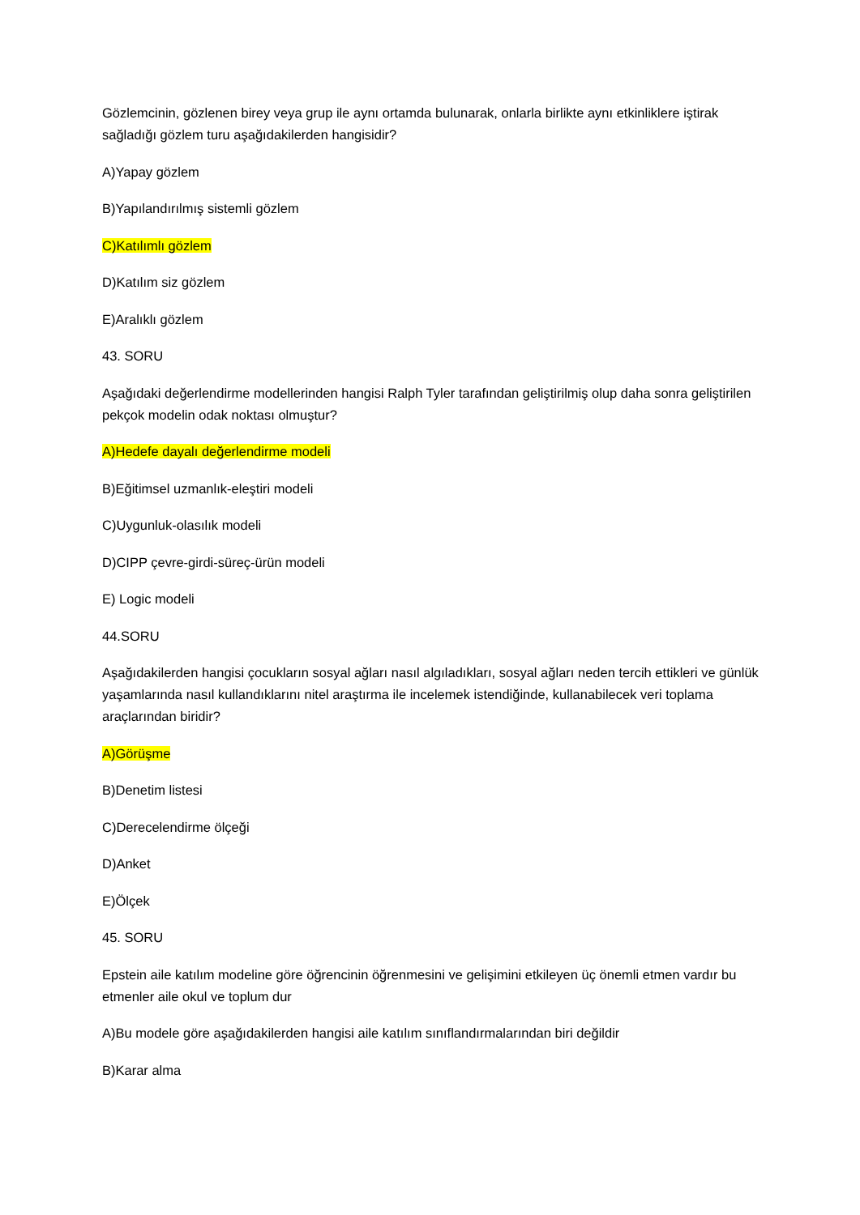Gözlemcinin, gözlenen birey veya grup ile aynı ortamda bulunarak, onlarla birlikte aynı etkinliklere iştirak sağladığı gözlem turu aşağıdakilerden hangisidir?
A)Yapay gözlem
B)Yapılandırılmış sistemli gözlem
C)Katılımlı gözlem
D)Katılım siz gözlem
E)Aralıklı gözlem
43. SORU
Aşağıdaki değerlendirme modellerinden hangisi Ralph Tyler tarafından geliştirilmiş olup daha sonra geliştirilen pekçok modelin odak noktası olmuştur?
A)Hedefe dayalı değerlendirme modeli
B)Eğitimsel uzmanlık-eleştiri modeli
C)Uygunluk-olasılık modeli
D)CIPP çevre-girdi-süreç-ürün modeli
E) Logic modeli
44.SORU
Aşağıdakilerden hangisi çocukların sosyal ağları nasıl algıladıkları, sosyal ağları neden tercih ettikleri ve günlük yaşamlarında nasıl kullandıklarını nitel araştırma ile incelemek istendiğinde, kullanabilecek veri toplama araçlarından biridir?
A)Görüşme
B)Denetim listesi
C)Derecelendirme ölçeği
D)Anket
E)Ölçek
45. SORU
Epstein aile katılım modeline göre öğrencinin öğrenmesini ve gelişimini etkileyen üç önemli etmen vardır bu etmenler aile okul ve toplum dur
A)Bu modele göre aşağıdakilerden hangisi aile katılım sınıflandırmalarından biri değildir
B)Karar alma